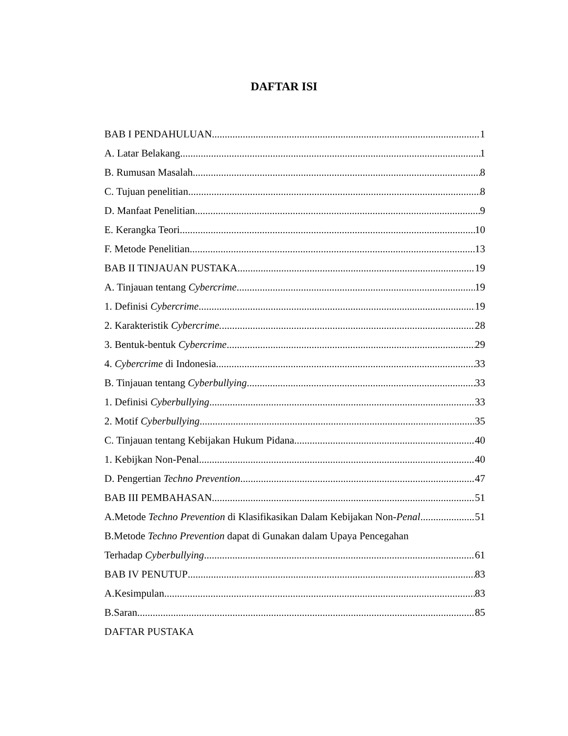DAFTAR ISI
BAB I PENDAHULUAN 1
A. Latar Belakang 1
B. Rumusan Masalah 8
C. Tujuan penelitian 8
D. Manfaat Penelitian 9
E. Kerangka Teori 10
F. Metode Penelitian 13
BAB II TINJAUAN PUSTAKA 19
A. Tinjauan tentang Cybercrime 19
1. Definisi Cybercrime 19
2. Karakteristik Cybercrime. 28
3. Bentuk-bentuk Cybercrime 29
4. Cybercrime di Indonesia 33
B. Tinjauan tentang Cyberbullying 33
1. Definisi Cyberbullying 33
2. Motif Cyberbullying 35
C. Tinjauan tentang Kebijakan Hukum Pidana 40
1. Kebijkan Non-Penal 40
D. Pengertian Techno Prevention 47
BAB III PEMBAHASAN 51
A.Metode Techno Prevention di Klasifikasikan Dalam Kebijakan Non-Penal 51
B.Metode Techno Prevention dapat di Gunakan dalam Upaya Pencegahan
Terhadap Cyberbullying 61
BAB IV PENUTUP 83
A.Kesimpulan 83
B.Saran 85
DAFTAR PUSTAKA